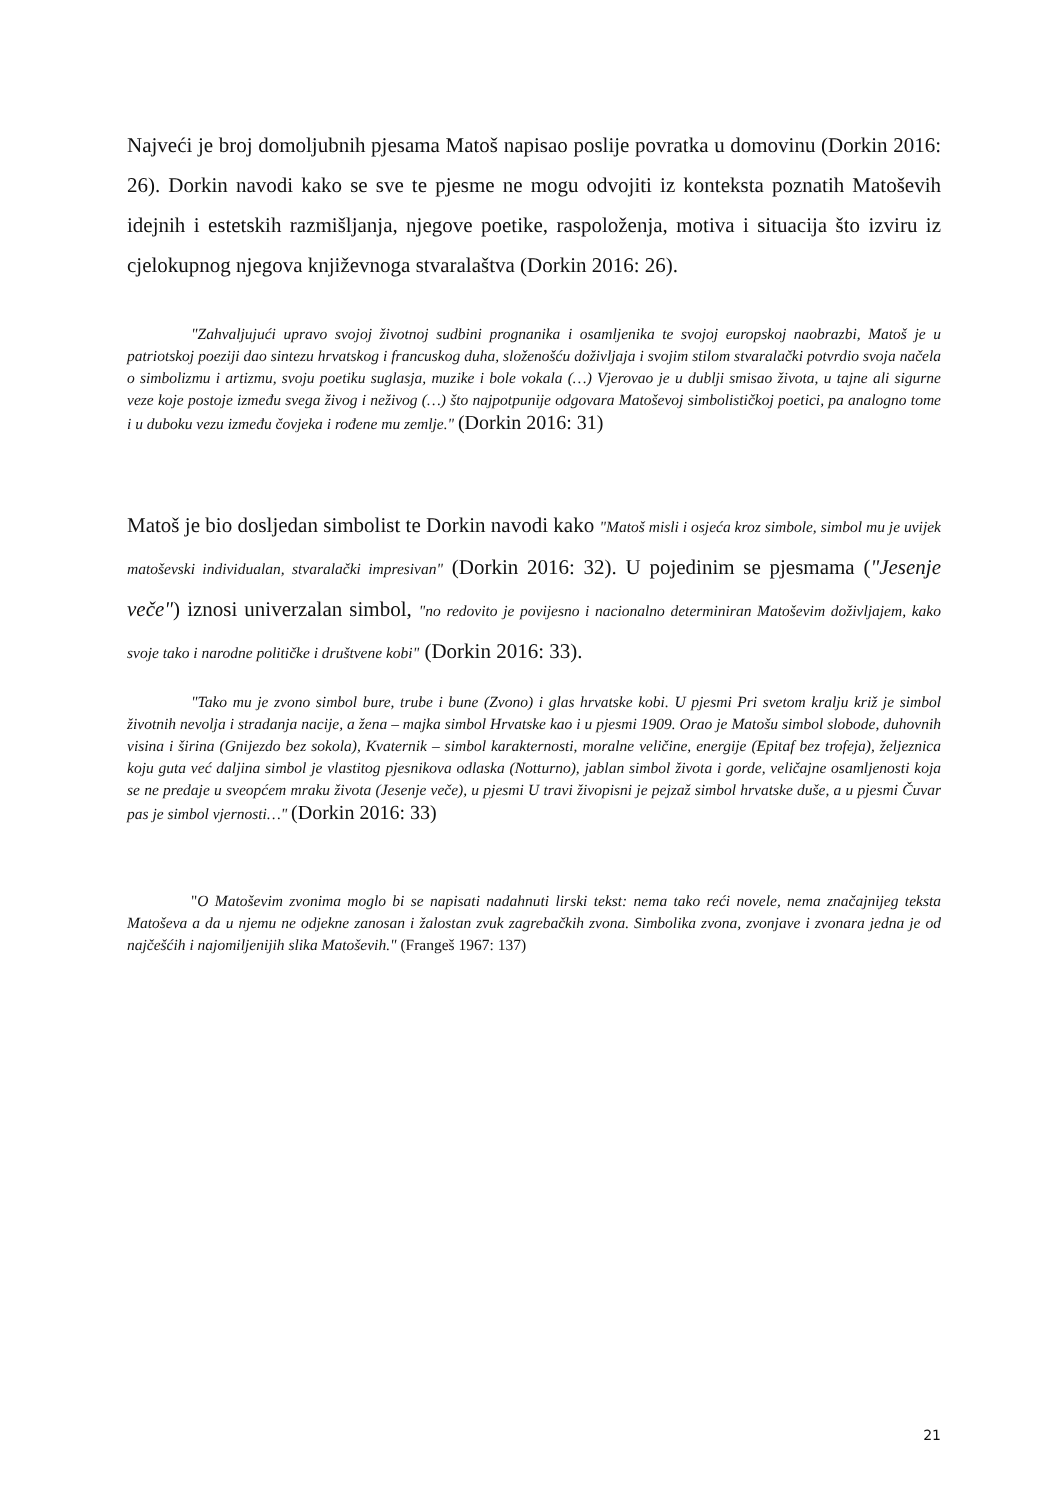Najveći je broj domoljubnih pjesama Matoš napisao poslije povratka u domovinu (Dorkin 2016: 26). Dorkin navodi kako se sve te pjesme ne mogu odvojiti iz konteksta poznatih Matoševih idejnih i estetskih razmišljanja, njegove poetike, raspoloženja, motiva i situacija što izviru iz cjelokupnog njegova književnoga stvaralaštva (Dorkin 2016: 26).
"Zahvaljujući upravo svojoj životnoj sudbini prognanika i osamljenika te svojoj europskoj naobrazbi, Matoš je u patriotskoj poeziji dao sintezu hrvatskog i francuskog duha, složenošću doživljaja i svojim stilom stvaralački potvrdio svoja načela o simbolizmu i artizmu, svoju poetiku suglasja, muzike i bole vokala (…) Vjerovao je u dublji smisao života, u tajne ali sigurne veze koje postoje između svega živog i neživog (…) što najpotpunije odgovara Matoševoj simbolističkoj poetici, pa analogno tome i u duboku vezu između čovjeka i rođene mu zemlje." (Dorkin 2016: 31)
Matoš je bio dosljedan simbolist te Dorkin navodi kako "Matoš misli i osjeća kroz simbole, simbol mu je uvijek matoševski individualan, stvaralački impresivan" (Dorkin 2016: 32). U pojedinim se pjesmama ("Jesenje veče") iznosi univerzalan simbol, "no redovito je povijesno i nacionalno determiniran Matoševim doživljajem, kako svoje tako i narodne političke i društvene kobi" (Dorkin 2016: 33).
"Tako mu je zvono simbol bure, trube i bune (Zvono) i glas hrvatske kobi. U pjesmi Pri svetom kralju križ je simbol životnih nevolja i stradanja nacije, a žena – majka simbol Hrvatske kao i u pjesmi 1909. Orao je Matošu simbol slobode, duhovnih visina i širina (Gnijezdo bez sokola), Kvaternik – simbol karakternosti, moralne veličine, energije (Epitaf bez trofeja), željeznica koju guta već daljina simbol je vlastitog pjesnikova odlaska (Notturno), jablan simbol života i gorde, veličajne osamljenosti koja se ne predaje u sveopćem mraku života (Jesenje veče), u pjesmi U travi živopisni je pejzaž simbol hrvatske duše, a u pjesmi Čuvar pas je simbol vjernosti…" (Dorkin 2016: 33)
"O Matoševim zvonima moglo bi se napisati nadahnuti lirski tekst: nema tako reći novele, nema značajnijeg teksta Matoševa a da u njemu ne odjekne zanosan i žalostan zvuk zagrebačkih zvona. Simbolika zvona, zvonjave i zvonara jedna je od najčešćih i najomiljenijih slika Matoševih." (Frangeš 1967: 137)
21